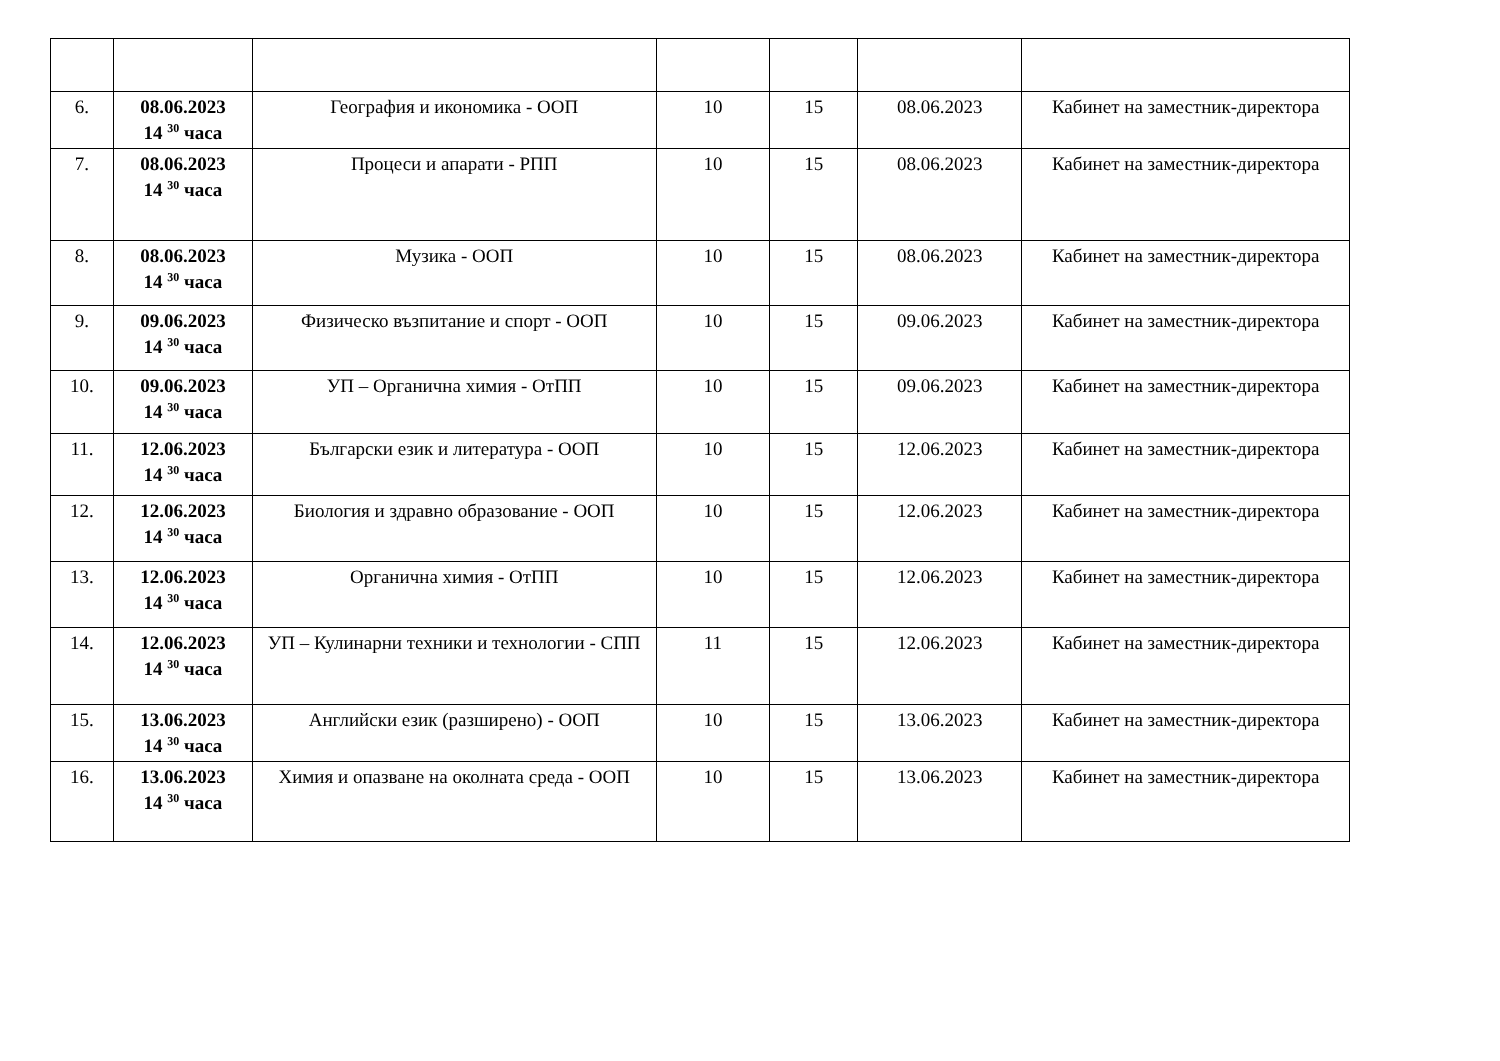| 6. | 08.06.2023 14 <sup>30</sup> часа | География и икономика - ООП | 10 | 15 | 08.06.2023 | Кабинет на заместник-директора |
| 7. | 08.06.2023 14 <sup>30</sup> часа | Процеси и апарати - РПП | 10 | 15 | 08.06.2023 | Кабинет на заместник-директора |
| 8. | 08.06.2023 14 <sup>30</sup> часа | Музика - ООП | 10 | 15 | 08.06.2023 | Кабинет на заместник-директора |
| 9. | 09.06.2023 14 <sup>30</sup> часа | Физическо възпитание и спорт - ООП | 10 | 15 | 09.06.2023 | Кабинет на заместник-директора |
| 10. | 09.06.2023 14 <sup>30</sup> часа | УП – Органична химия - ОтПП | 10 | 15 | 09.06.2023 | Кабинет на заместник-директора |
| 11. | 12.06.2023 14 <sup>30</sup> часа | Български език и литература - ООП | 10 | 15 | 12.06.2023 | Кабинет на заместник-директора |
| 12. | 12.06.2023 14 <sup>30</sup> часа | Биология и здравно образование - ООП | 10 | 15 | 12.06.2023 | Кабинет на заместник-директора |
| 13. | 12.06.2023 14 <sup>30</sup> часа | Органична химия - ОтПП | 10 | 15 | 12.06.2023 | Кабинет на заместник-директора |
| 14. | 12.06.2023 14 <sup>30</sup> часа | УП – Кулинарни техники и технологии - СПП | 11 | 15 | 12.06.2023 | Кабинет на заместник-директора |
| 15. | 13.06.2023 14 <sup>30</sup> часа | Английски език (разширено) - ООП | 10 | 15 | 13.06.2023 | Кабинет на заместник-директора |
| 16. | 13.06.2023 14 <sup>30</sup> часа | Химия и опазване на околната среда - ООП | 10 | 15 | 13.06.2023 | Кабинет на заместник-директора |